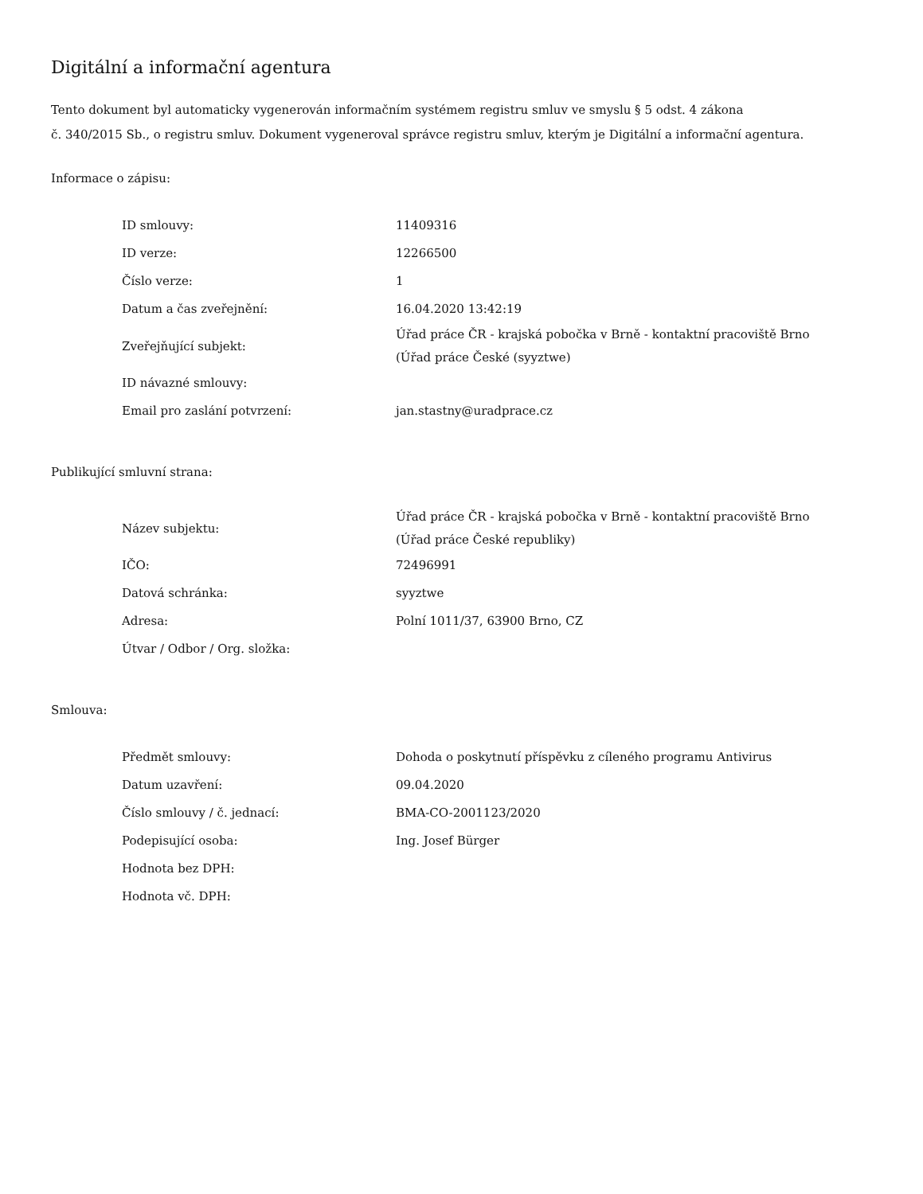Digitální a informační agentura
Tento dokument byl automaticky vygenerován informačním systémem registru smluv ve smyslu § 5 odst. 4 zákona
č. 340/2015 Sb., o registru smluv. Dokument vygeneroval správce registru smluv, kterým je Digitální a informační agentura.
Informace o zápisu:
| ID smlouvy: | 11409316 |
| ID verze: | 12266500 |
| Číslo verze: | 1 |
| Datum a čas zveřejnění: | 16.04.2020 13:42:19 |
| Zveřejňující subjekt: | Úřad práce ČR - krajská pobočka v Brně - kontaktní pracoviště Brno (Úřad práce České (syyztwe) |
| ID návazné smlouvy: | |
| Email pro zaslání potvrzení: | jan.stastny@uradprace.cz |
Publikující smluvní strana:
| Název subjektu: | Úřad práce ČR - krajská pobočka v Brně - kontaktní pracoviště Brno (Úřad práce České republiky) |
| IČO: | 72496991 |
| Datová schránka: | syyztwe |
| Adresa: | Polní 1011/37, 63900 Brno, CZ |
| Útvar / Odbor / Org. složka: | |
Smlouva:
| Předmět smlouvy: | Dohoda o poskytnutí příspěvku z cíleného programu Antivirus |
| Datum uzavření: | 09.04.2020 |
| Číslo smlouvy / č. jednací: | BMA-CO-2001123/2020 |
| Podepisující osoba: | Ing. Josef Bürger |
| Hodnota bez DPH: | |
| Hodnota vč. DPH: | |